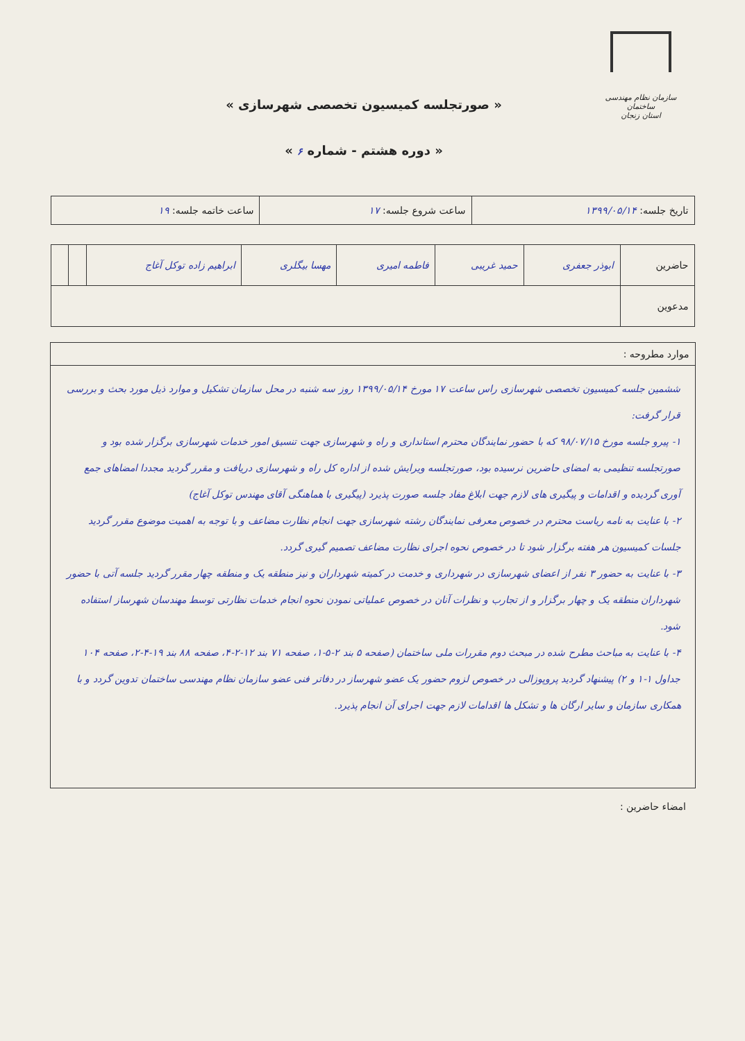سازمان نظام مهندسی ساختمان
استان زنجان
« صورتجلسه کمیسیون تخصصی شهرسازی »
« دوره هشتم - شماره ۶ »
| تاریخ جلسه: ۱۳۹۹/۰۵/۱۴ | ساعت شروع جلسه: ۱۷ | ساعت خاتمه جلسه: ۱۹ |
| حاضرین | ابوذر جعفری | حمید غریبی | فاطمه امیری | مهسا بیگلری | ابراهیم زاده توکل آغاج | | |
| مدعوین | | | | | | | |
موارد مطروحه :
ششمین جلسه کمیسیون تخصصی شهرسازی راس ساعت ۱۷ مورخ ۱۳۹۹/۰۵/۱۴ روز سه شنبه در محل سازمان تشکیل و موارد ذیل مورد بحث و بررسی قرار گرفت:
۱- پیرو جلسه مورخ ۹۸/۰۷/۱۵ که با حضور نمایندگان محترم استانداری و راه و شهرسازی جهت تنسیق امور خدمات شهرسازی برگزار شده بود و صورتجلسه تنظیمی به امضای حاضرین نرسیده بود، صورتجلسه ویرایش شده از اداره کل راه و شهرسازی دریافت و مقرر گردید مجددا امضاهای جمع آوری گردیده و اقدامات و پیگیری های لازم جهت ابلاغ مفاد جلسه صورت پذیرد (پیگیری با هماهنگی آقای مهندس توکل آغاج)
۲- با عنایت به نامه ریاست محترم در خصوص معرفی نمایندگان رشته شهرسازی جهت انجام نظارت مضاعف و با توجه به اهمیت موضوع مقرر گردید جلسات کمیسیون هر هفته برگزار شود تا در خصوص نحوه اجرای نظارت مضاعف تصمیم گیری گردد.
۳- با عنایت به حضور ۳ نفر از اعضای شهرسازی در شهرداری و خدمت در کمیته شهرداران و نیز منطقه یک و منطقه چهار مقرر گردید جلسه آتی با حضور شهرداران منطقه یک و چهار برگزار و از تجارب و نظرات آنان در خصوص عملیاتی نمودن نحوه انجام خدمات نظارتی توسط مهندسان شهرساز استفاده شود.
۴- با عنایت به مباحث مطرح شده در مبحث دوم مقررات ملی ساختمان (صفحه ۵ بند ۲-۵-۱، صفحه ۷۱ بند ۱۲-۲-۴، صفحه ۸۸ بند ۱۹-۴-۲، صفحه ۱۰۴ جداول ۱-۱ و ۲) پیشنهاد گردید پروپوزالی در خصوص لزوم حضور یک عضو شهرساز در دفاتر فنی عضو سازمان نظام مهندسی ساختمان تدوین گردد و با همکاری سازمان و سایر ارگان ها و تشکل ها اقدامات لازم جهت اجرای آن انجام پذیرد.
امضاء حاضرین :